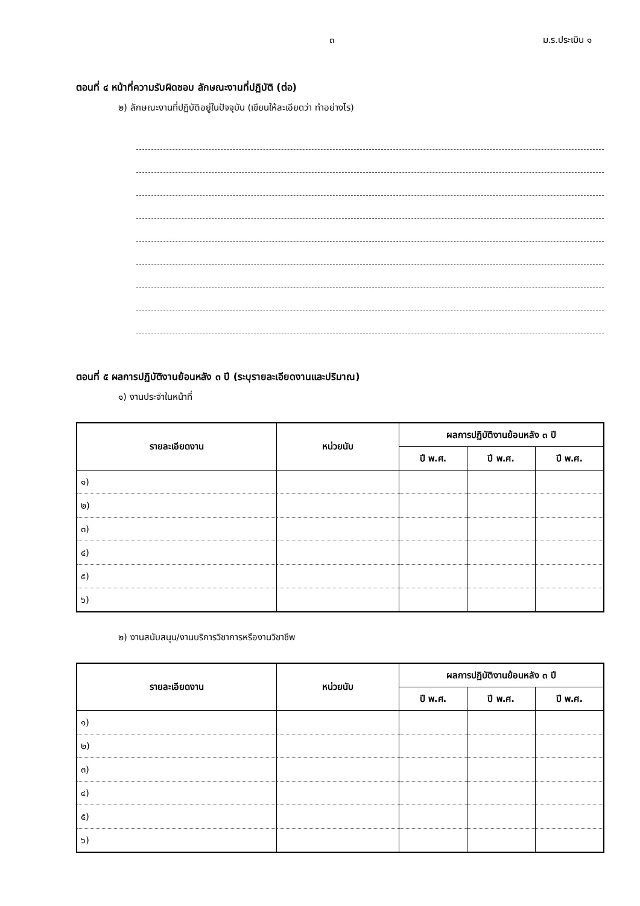๓ ม.ร.ประเมิน ๑
ตอนที่ ๔ หน้าที่ความรับผิดชอบ ลักษณะงานที่ปฏิบัติ (ต่อ)
๒) ลักษณะงานที่ปฏิบัติอยู่ในปัจจุบัน (เขียนให้ละเอียดว่า ทำอย่างไร)
ตอนที่ ๕ ผลการปฏิบัติงานย้อนหลัง ๓ ปี (ระบุรายละเอียดงานและปริมาณ)
๑) งานประจำในหน้าที่
| รายละเอียดงาน | หน่วยนับ | ผลการปฏิบัติงานย้อนหลัง ๓ ปี | | |
| --- | --- | --- | --- | --- |
| | | ปี พ.ศ. | ปี พ.ศ. | ปี พ.ศ. |
| ๑) | | | | |
| ๒) | | | | |
| ๓) | | | | |
| ๔) | | | | |
| ๕) | | | | |
| ๖) | | | | |
๒) งานสนับสนุน/งานบริการวิชาการหรืองานวิชาชีพ
| รายละเอียดงาน | หน่วยนับ | ผลการปฏิบัติงานย้อนหลัง ๓ ปี | | |
| --- | --- | --- | --- | --- |
| | | ปี พ.ศ. | ปี พ.ศ. | ปี พ.ศ. |
| ๑) | | | | |
| ๒) | | | | |
| ๓) | | | | |
| ๔) | | | | |
| ๕) | | | | |
| ๖) | | | | |